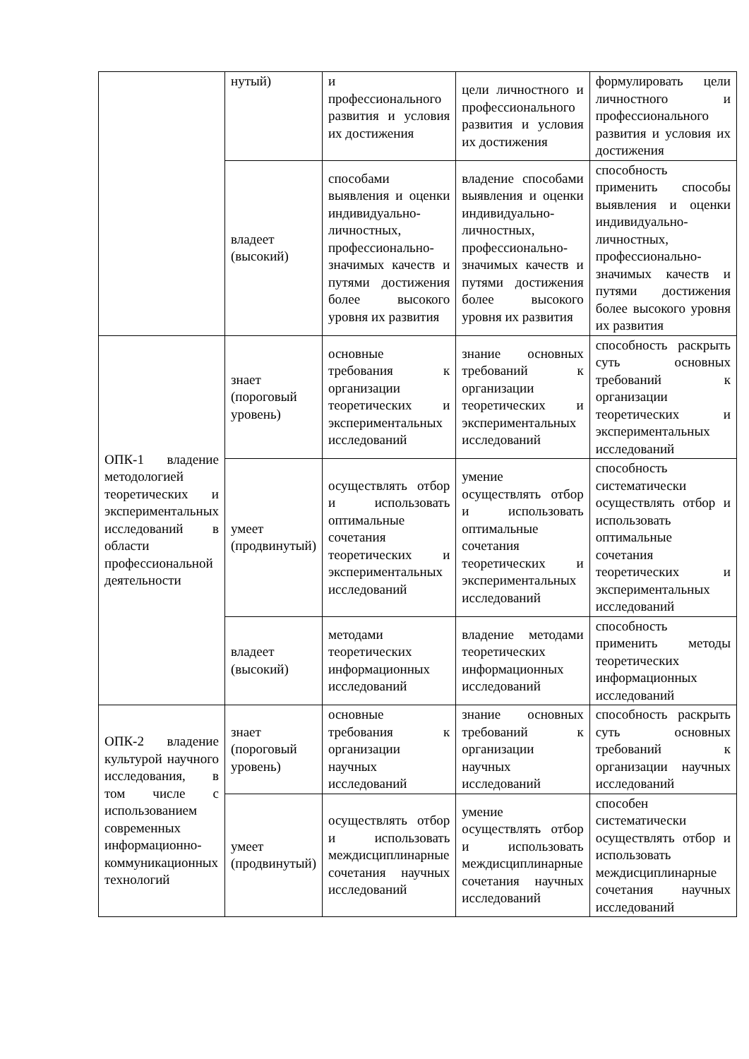| | нутый) | и профессионального развития и условия их достижения | цели личностного и профессионального развития и условия их достижения | формулировать цели личностного и профессионального развития и условия их достижения |
| | владеет (высокий) | способами выявления и оценки индивидуально-личностных, профессионально-значимых качеств и путями достижения более высокого уровня их развития | владение способами выявления и оценки индивидуально-личностных, профессионально-значимых качеств и путями достижения более высокого уровня их развития | способность применить способы выявления и оценки индивидуально-личностных, профессионально-значимых качеств и путями достижения более высокого уровня их развития |
| ОПК-1 владение методологией теоретических и экспериментальных исследований в области профессиональной деятельности | знает (пороговый уровень) | основные требования к организации теоретических и экспериментальных исследований | знание основных требований к организации теоретических и экспериментальных исследований | способность раскрыть суть основных требований к организации теоретических и экспериментальных исследований |
| | умеет (продвинутый) | осуществлять отбор и использовать оптимальные сочетания теоретических и экспериментальных исследований | умение осуществлять отбор и использовать оптимальные сочетания теоретических и экспериментальных исследований | способность систематически осуществлять отбор и использовать оптимальные сочетания теоретических и экспериментальных исследований |
| | владеет (высокий) | методами теоретических информационных исследований | владение методами теоретических информационных исследований | способность применить методы теоретических информационных исследований |
| ОПК-2 владение культурой научного исследования, в том числе с использованием современных информационно-коммуникационных технологий | знает (пороговый уровень) | основные требования к организации научных исследований | знание основных требований к организации научных исследований | способность раскрыть суть основных требований к организации научных исследований |
| | умеет (продвинутый) | осуществлять отбор и использовать междисциплинарные сочетания научных исследований | умение осуществлять отбор и использовать междисциплинарные сочетания научных исследований | способен систематически осуществлять отбор и использовать междисциплинарные сочетания научных исследований |